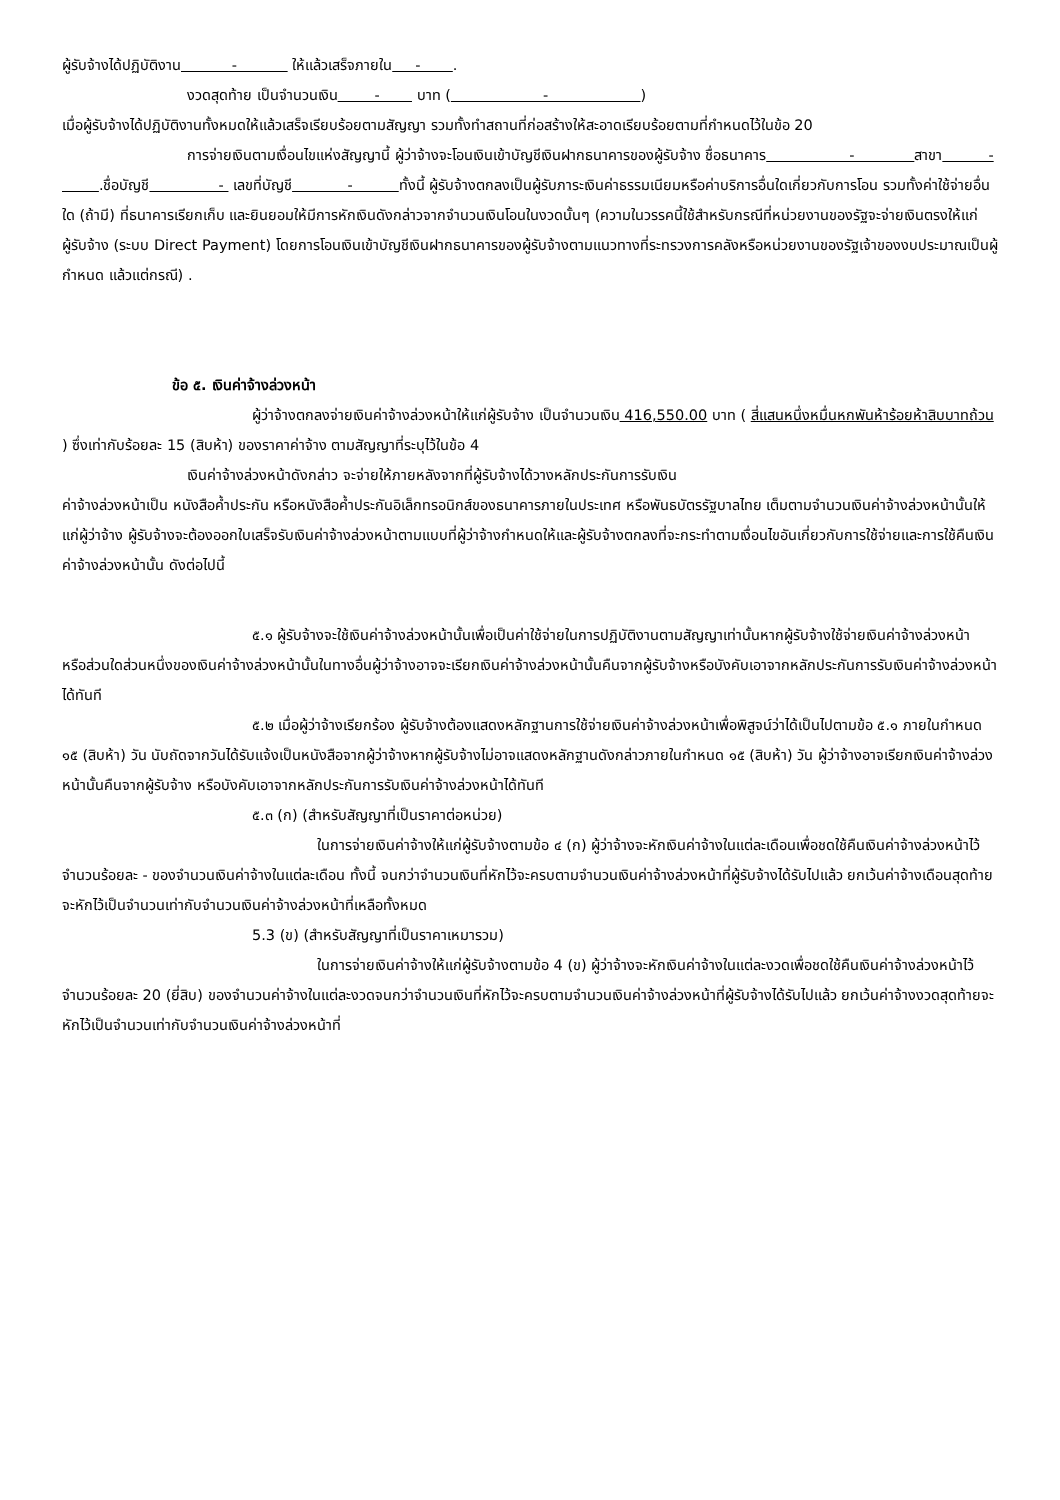ผู้รับจ้างได้ปฏิบัติงาน - ให้แล้วเสร็จภายใน - .
งวดสุดท้าย เป็นจำนวนเงิน - บาท ( - )
เมื่อผู้รับจ้างได้ปฏิบัติงานทั้งหมดให้แล้วเสร็จเรียบร้อยตามสัญญา รวมทั้งทำสถานที่ก่อสร้างให้สะอาดเรียบร้อยตามที่กำหนดไว้ในข้อ 20
การจ่ายเงินตามเงื่อนไขแห่งสัญญานี้ ผู้ว่าจ้างจะโอนเงินเข้าบัญชีเงินฝากธนาคารของผู้รับจ้าง ชื่อธนาคาร - สาขา - .ชื่อบัญชี - เลขที่บัญชี - ทั้งนี้ ผู้รับจ้างตกลงเป็นผู้รับภาระเงินค่าธรรมเนียมหรือค่าบริการอื่นใดเกี่ยวกับการโอน รวมทั้งค่าใช้จ่ายอื่นใด (ถ้ามี) ที่ธนาคารเรียกเก็บ และยินยอมให้มีการหักเงินดังกล่าวจากจำนวนเงินโอนในงวดนั้นๆ (ความในวรรคนี้ใช้สำหรับกรณีที่หน่วยงานของรัฐจะจ่ายเงินตรงให้แก่ผู้รับจ้าง (ระบบ Direct Payment) โดยการโอนเงินเข้าบัญชีเงินฝากธนาคารของผู้รับจ้างตามแนวทางที่ระทรวงการคลังหรือหน่วยงานของรัฐเจ้าของงบประมาณเป็นผู้กำหนด แล้วแต่กรณี) .
ข้อ ๕. เงินค่าจ้างล่วงหน้า
ผู้ว่าจ้างตกลงจ่ายเงินค่าจ้างล่วงหน้าให้แก่ผู้รับจ้าง เป็นจำนวนเงิน 416,550.00 บาท ( สี่แสนหนึ่งหมื่นหกพันห้าร้อยห้าสิบบาทถ้วน ) ซึ่งเท่ากับร้อยละ 15 (สิบห้า) ของราคาค่าจ้าง ตามสัญญาที่ระบุไว้ในข้อ 4
เงินค่าจ้างล่วงหน้าดังกล่าว จะจ่ายให้ภายหลังจากที่ผู้รับจ้างได้วางหลักประกันการรับเงิน
ค่าจ้างล่วงหน้าเป็น หนังสือค้ำประกัน หรือหนังสือค้ำประกันอิเล็กทรอนิกส์ของธนาคารภายในประเทศ หรือพันธบัตรรัฐบาลไทย เต็มตามจำนวนเงินค่าจ้างล่วงหน้านั้นให้แก่ผู้ว่าจ้าง ผู้รับจ้างจะต้องออกใบเสร็จรับเงินค่าจ้างล่วงหน้าตามแบบที่ผู้ว่าจ้างกำหนดให้และผู้รับจ้างตกลงที่จะกระทำตามเงื่อนไขอันเกี่ยวกับการใช้จ่ายและการใช้คืนเงินค่าจ้างล่วงหน้านั้น ดังต่อไปนี้
๕.๑ ผู้รับจ้างจะใช้เงินค่าจ้างล่วงหน้านั้นเพื่อเป็นค่าใช้จ่ายในการปฏิบัติงานตามสัญญาเท่านั้นหากผู้รับจ้างใช้จ่ายเงินค่าจ้างล่วงหน้า หรือส่วนใดส่วนหนึ่งของเงินค่าจ้างล่วงหน้านั้นในทางอื่นผู้ว่าจ้างอาจจะเรียกเงินค่าจ้างล่วงหน้านั้นคืนจากผู้รับจ้างหรือบังคับเอาจากหลักประกันการรับเงินค่าจ้างล่วงหน้าได้ทันที
๕.๒ เมื่อผู้ว่าจ้างเรียกร้อง ผู้รับจ้างต้องแสดงหลักฐานการใช้จ่ายเงินค่าจ้างล่วงหน้าเพื่อพิสูจน์ว่าได้เป็นไปตามข้อ ๕.๑ ภายในกำหนด ๑๕ (สิบห้า) วัน นับถัดจากวันได้รับแจ้งเป็นหนังสือจากผู้ว่าจ้างหากผู้รับจ้างไม่อาจแสดงหลักฐานดังกล่าวภายในกำหนด ๑๕ (สิบห้า) วัน ผู้ว่าจ้างอาจเรียกเงินค่าจ้างล่วงหน้านั้นคืนจากผู้รับจ้าง หรือบังคับเอาจากหลักประกันการรับเงินค่าจ้างล่วงหน้าได้ทันที
๕.๓ (ก) (สำหรับสัญญาที่เป็นราคาต่อหน่วย)
ในการจ่ายเงินค่าจ้างให้แก่ผู้รับจ้างตามข้อ ๔ (ก) ผู้ว่าจ้างจะหักเงินค่าจ้างในแต่ละเดือนเพื่อชดใช้คืนเงินค่าจ้างล่วงหน้าไว้จำนวนร้อยละ - ของจำนวนเงินค่าจ้างในแต่ละเดือน ทั้งนี้ จนกว่าจำนวนเงินที่หักไว้จะครบตามจำนวนเงินค่าจ้างล่วงหน้าที่ผู้รับจ้างได้รับไปแล้ว ยกเว้นค่าจ้างเดือนสุดท้ายจะหักไว้เป็นจำนวนเท่ากับจำนวนเงินค่าจ้างล่วงหน้าที่เหลือทั้งหมด
5.3 (ข) (สำหรับสัญญาที่เป็นราคาเหมารวม)
ในการจ่ายเงินค่าจ้างให้แก่ผู้รับจ้างตามข้อ 4 (ข) ผู้ว่าจ้างจะหักเงินค่าจ้างในแต่ละงวดเพื่อชดใช้คืนเงินค่าจ้างล่วงหน้าไว้จำนวนร้อยละ 20 (ยี่สิบ) ของจำนวนค่าจ้างในแต่ละงวดจนกว่าจำนวนเงินที่หักไว้จะครบตามจำนวนเงินค่าจ้างล่วงหน้าที่ผู้รับจ้างได้รับไปแล้ว ยกเว้นค่าจ้างงวดสุดท้ายจะหักไว้เป็นจำนวนเท่ากับจำนวนเงินค่าจ้างล่วงหน้าที่